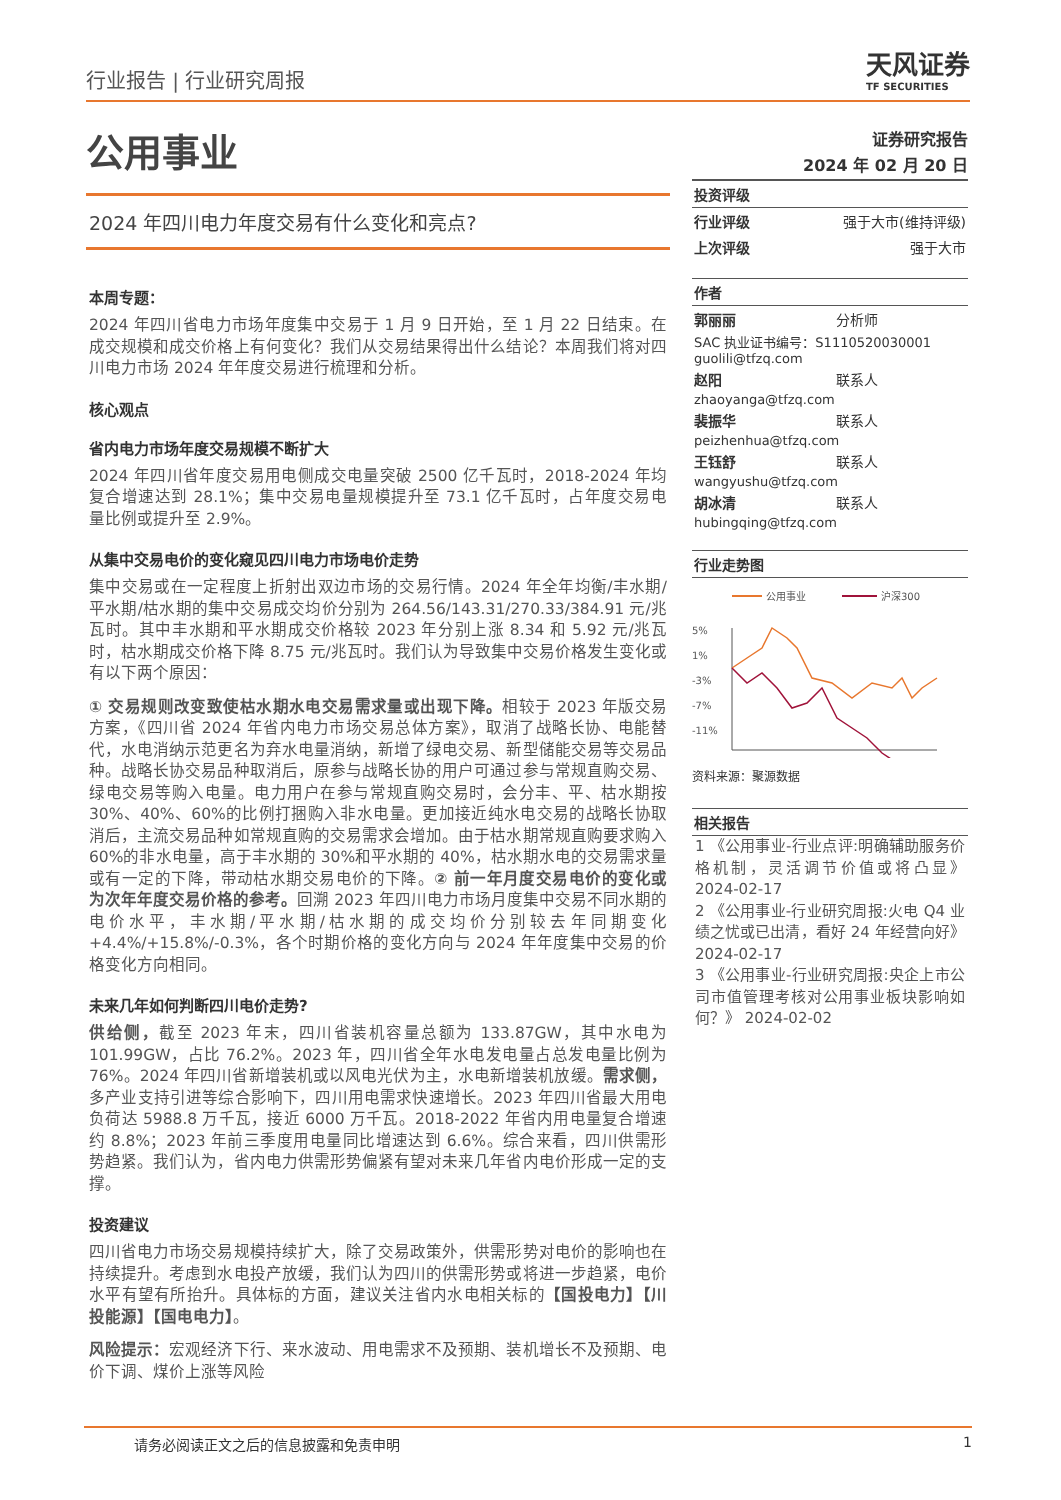行业报告 | 行业研究周报
天风证券
TF SECURITIES
公用事业
2024 年四川电力年度交易有什么变化和亮点?
本周专题：
2024 年四川省电力市场年度集中交易于 1 月 9 日开始，至 1 月 22 日结束。在成交规模和成交价格上有何变化？我们从交易结果得出什么结论？本周我们将对四川电力市场 2024 年年度交易进行梳理和分析。
核心观点
省内电力市场年度交易规模不断扩大
2024 年四川省年度交易用电侧成交电量突破 2500 亿千瓦时，2018-2024 年均复合增速达到 28.1%；集中交易电量规模提升至 73.1 亿千瓦时，占年度交易电量比例或提升至 2.9%。
从集中交易电价的变化窥见四川电力市场电价走势
集中交易或在一定程度上折射出双边市场的交易行情。2024 年全年均衡/丰水期/平水期/枯水期的集中交易成交均价分别为 264.56/143.31/270.33/384.91 元/兆瓦时。其中丰水期和平水期成交价格较 2023 年分别上涨 8.34 和 5.92 元/兆瓦时，枯水期成交价格下降 8.75 元/兆瓦时。我们认为导致集中交易价格发生变化或有以下两个原因：
① 交易规则改变致使枯水期水电交易需求量或出现下降。相较于 2023 年版交易方案，《四川省 2024 年省内电力市场交易总体方案》，取消了战略长协、电能替代，水电消纳示范更名为弃水电量消纳，新增了绿电交易、新型储能交易等交易品种。战略长协交易品种取消后，原参与战略长协的用户可通过参与常规直购交易、绿电交易等购入电量。电力用户在参与常规直购交易时，会分丰、平、枯水期按 30%、40%、60%的比例打捆购入非水电量。更加接近纯水电交易的战略长协取消后，主流交易品种如常规直购的交易需求会增加。由于枯水期常规直购要求购入 60%的非水电量，高于丰水期的 30%和平水期的 40%，枯水期水电的交易需求量或有一定的下降，带动枯水期交易电价的下降。② 前一年月度交易电价的变化或为次年年度交易价格的参考。回溯 2023 年四川电力市场月度集中交易不同水期的电价水平，丰水期/平水期/枯水期的成交均价分别较去年同期变化+4.4%/+15.8%/-0.3%，各个时期价格的变化方向与 2024 年年度集中交易的价格变化方向相同。
未来几年如何判断四川电价走势?
供给侧，截至 2023 年末，四川省装机容量总额为 133.87GW，其中水电为 101.99GW，占比 76.2%。2023 年，四川省全年水电发电量占总发电量比例为 76%。2024 年四川省新增装机或以风电光伏为主，水电新增装机放缓。需求侧，多产业支持引进等综合影响下，四川用电需求快速增长。2023 年四川省最大用电负荷达 5988.8 万千瓦，接近 6000 万千瓦。2018-2022 年省内用电量复合增速约 8.8%；2023 年前三季度用电量同比增速达到 6.6%。综合来看，四川供需形势趋紧。我们认为，省内电力供需形势偏紧有望对未来几年省内电价形成一定的支撑。
投资建议
四川省电力市场交易规模持续扩大，除了交易政策外，供需形势对电价的影响也在持续提升。考虑到水电投产放缓，我们认为四川的供需形势或将进一步趋紧，电价水平有望有所抬升。具体标的方面，建议关注省内水电相关标的【国投电力】【川投能源】【国电电力】。
风险提示：宏观经济下行、来水波动、用电需求不及预期、装机增长不及预期、电价下调、煤价上涨等风险
证券研究报告
2024 年 02 月 20 日
投资评级
行业评级 强于大市(维持评级)
上次评级 强于大市
作者
郭丽丽 分析师
SAC 执业证书编号：S1110520030001
guolili@tfzq.com
赵阳 联系人
zhaoyanga@tfzq.com
裴振华 联系人
peizhenhua@tfzq.com
王钰舒 联系人
wangyushu@tfzq.com
胡冰清 联系人
hubingqing@tfzq.com
行业走势图
公用事业
沪深300
5%
1%
-3%
-7%
-11%
x
资料来源：聚源数据
相关报告
1 《公用事业-行业点评:明确辅助服务价格机制，灵活调节价值或将凸显》 2024-02-17
2 《公用事业-行业研究周报:火电 Q4 业绩之忧或已出清，看好 24 年经营向好》 2024-02-17
3 《公用事业-行业研究周报:央企上市公司市值管理考核对公用事业板块影响如何？》 2024-02-02
请务必阅读正文之后的信息披露和免责申明 1